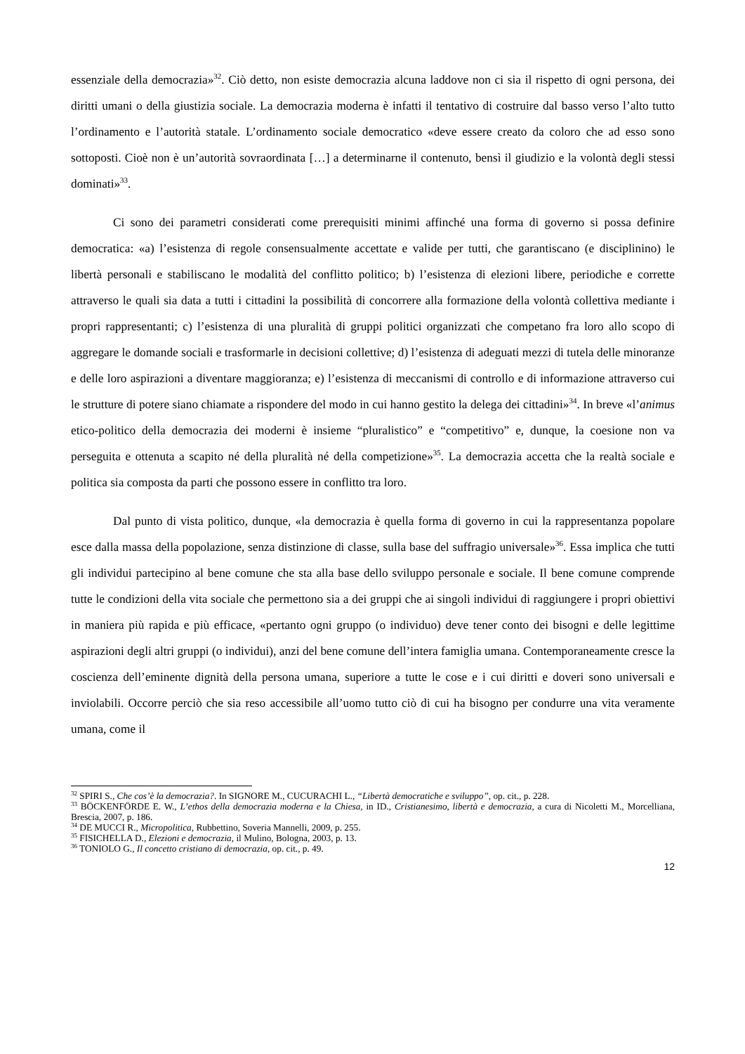essenziale della democrazia»<sup>32</sup>. Ciò detto, non esiste democrazia alcuna laddove non ci sia il rispetto di ogni persona, dei diritti umani o della giustizia sociale. La democrazia moderna è infatti il tentativo di costruire dal basso verso l’alto tutto l’ordinamento e l’autorità statale. L’ordinamento sociale democratico «deve essere creato da coloro che ad esso sono sottoposti. Cioè non è un’autorità sovraordinata […] a determinarne il contenuto, bensì il giudizio e la volontà degli stessi dominati»<sup>33</sup>.
Ci sono dei parametri considerati come prerequisiti minimi affinché una forma di governo si possa definire democratica: «a) l’esistenza di regole consensualmente accettate e valide per tutti, che garantiscano (e disciplinino) le libertà personali e stabiliscano le modalità del conflitto politico; b) l’esistenza di elezioni libere, periodiche e corrette attraverso le quali sia data a tutti i cittadini la possibilità di concorrere alla formazione della volontà collettiva mediante i propri rappresentanti; c) l’esistenza di una pluralità di gruppi politici organizzati che competano fra loro allo scopo di aggregare le domande sociali e trasformarle in decisioni collettive; d) l’esistenza di adeguati mezzi di tutela delle minoranze e delle loro aspirazioni a diventare maggioranza; e) l’esistenza di meccanismi di controllo e di informazione attraverso cui le strutture di potere siano chiamate a rispondere del modo in cui hanno gestito la delega dei cittadini»<sup>34</sup>. In breve «l’animus etico-politico della democrazia dei moderni è insieme “pluralistico” e “competitivo” e, dunque, la coesione non va perseguita e ottenuta a scapito né della pluralità né della competizione»<sup>35</sup>. La democrazia accetta che la realtà sociale e politica sia composta da parti che possono essere in conflitto tra loro.
Dal punto di vista politico, dunque, «la democrazia è quella forma di governo in cui la rappresentanza popolare esce dalla massa della popolazione, senza distinzione di classe, sulla base del suffragio universale»<sup>36</sup>. Essa implica che tutti gli individui partecipino al bene comune che sta alla base dello sviluppo personale e sociale. Il bene comune comprende tutte le condizioni della vita sociale che permettono sia a dei gruppi che ai singoli individui di raggiungere i propri obiettivi in maniera più rapida e più efficace, «pertanto ogni gruppo (o individuo) deve tener conto dei bisogni e delle legittime aspirazioni degli altri gruppi (o individui), anzi del bene comune dell’intera famiglia umana. Contemporaneamente cresce la coscienza dell’eminente dignità della persona umana, superiore a tutte le cose e i cui diritti e doveri sono universali e inviolabili. Occorre perciò che sia reso accessibile all’uomo tutto ciò di cui ha bisogno per condurre una vita veramente umana, come il
<sup>32</sup> SPIRI S., Che cos’è la democrazia?. In SIGNORE M., CUCURACHI L., “Libertà democratiche e sviluppo”, op. cit., p. 228.
<sup>33</sup> BÖCKENFÖRDE E. W., L’ethos della democrazia moderna e la Chiesa, in ID., Cristianesimo, libertà e democrazia, a cura di Nicoletti M., Morcelliana, Brescia, 2007, p. 186.
<sup>34</sup> DE MUCCI R., Micropolitica, Rubbettino, Soveria Mannelli, 2009, p. 255.
<sup>35</sup> FISICHELLA D., Elezioni e democrazia, il Mulino, Bologna, 2003, p. 13.
<sup>36</sup> TONIOLO G., Il concetto cristiano di democrazia, op. cit., p. 49.
12